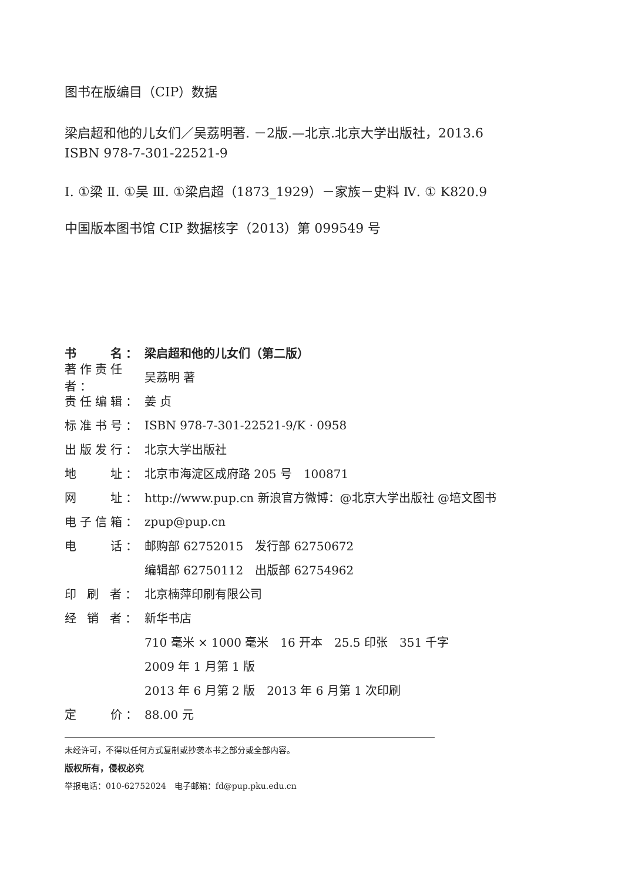图书在版编目（CIP）数据
梁启超和他的儿女们／吴荔明著. －2版.—北京.北京大学出版社，2013.6
ISBN 978-7-301-22521-9
Ⅰ. ①梁 Ⅱ. ①吴 Ⅲ. ①梁启超（1873_1929）－家族－史料 Ⅳ. ① K820.9
中国版本图书馆 CIP 数据核字（2013）第 099549 号
书　　名： 梁启超和他的儿女们（第二版）
著作责任者： 吴荔明 著
责任编辑： 姜 贞
标准书号： ISBN 978-7-301-22521-9/K · 0958
出版发行： 北京大学出版社
地　　址： 北京市海淀区成府路 205 号　100871
网　　址： http://www.pup.cn 新浪官方微博：@北京大学出版社 @培文图书
电子信箱： zpup@pup.cn
电　　话： 邮购部 62752015　发行部 62750672
编辑部 62750112　出版部 62754962
印 刷 者： 北京楠萍印刷有限公司
经 销 者： 新华书店
710 毫米 × 1000 毫米　16 开本　25.5 印张　351 千字
2009 年 1 月第 1 版
2013 年 6 月第 2 版　2013 年 6 月第 1 次印刷
定　　价： 88.00 元
未经许可，不得以任何方式复制或抄袭本书之部分或全部内容。
版权所有，侵权必究
举报电话：010-62752024　电子邮箱：fd@pup.pku.edu.cn